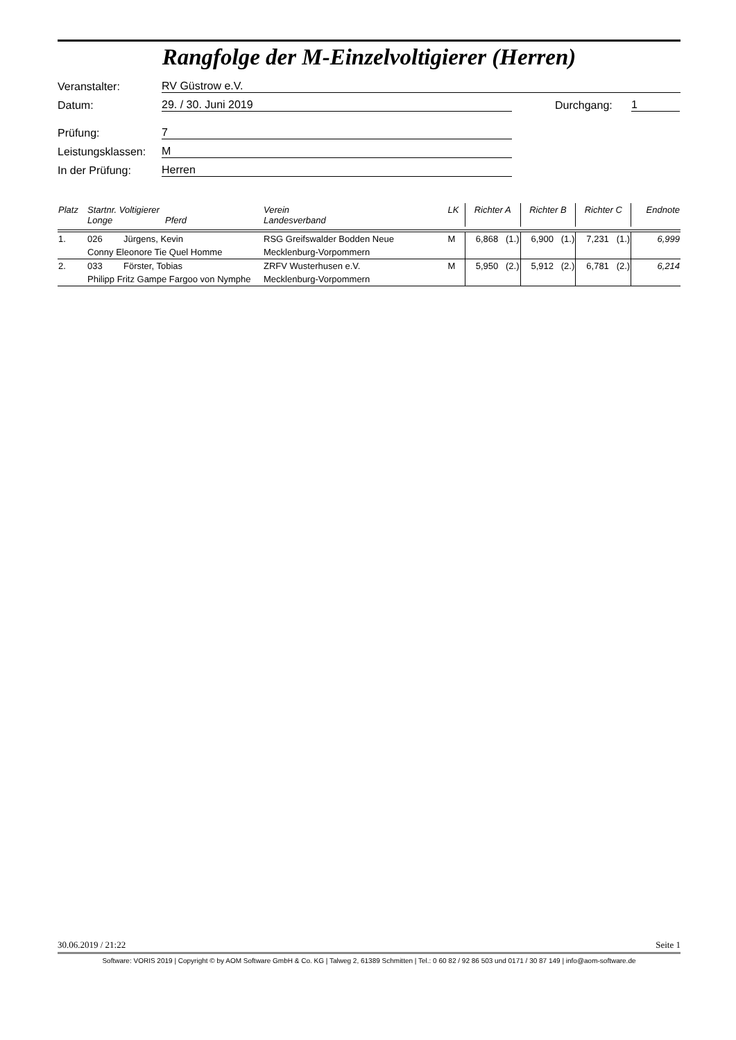Rangfolge der M-Einzelvoltigierer (Herren)
Veranstalter: RV Güstrow e.V.
Datum: 29. / 30. Juni 2019 Durchgang: 1
Prüfung: 7
Leistungsklassen: M
In der Prüfung: Herren
| Platz | Startnr. Voltigierer Longe Pferd | | Verein Landesverband | LK | Richter A | | Richter B | | Richter C | | Endnote |
| --- | --- | --- | --- | --- | --- | --- | --- | --- | --- | --- | --- |
| 1. | 026 | Jürgens, Kevin | RSG Greifswalder Bodden Neue | M | 6,868 | (1.) | 6,900 | (1.) | 7,231 | (1.) | 6,999 |
| | Conny Eleonore Tie Quel Homme | | Mecklenburg-Vorpommern | | | | | | | | |
| 2. | 033 | Förster, Tobias | ZRFV Wusterhusen e.V. | M | 5,950 | (2.) | 5,912 | (2.) | 6,781 | (2.) | 6,214 |
| | Philipp Fritz Gampe Fargoo von Nymphe | | Mecklenburg-Vorpommern | | | | | | | | |
30.06.2019 / 21:22 Seite 1
Software: VORIS 2019 | Copyright © by AOM Software GmbH & Co. KG | Talweg 2, 61389 Schmitten | Tel.: 0 60 82 / 92 86 503 und 0171 / 30 87 149 | info@aom-software.de